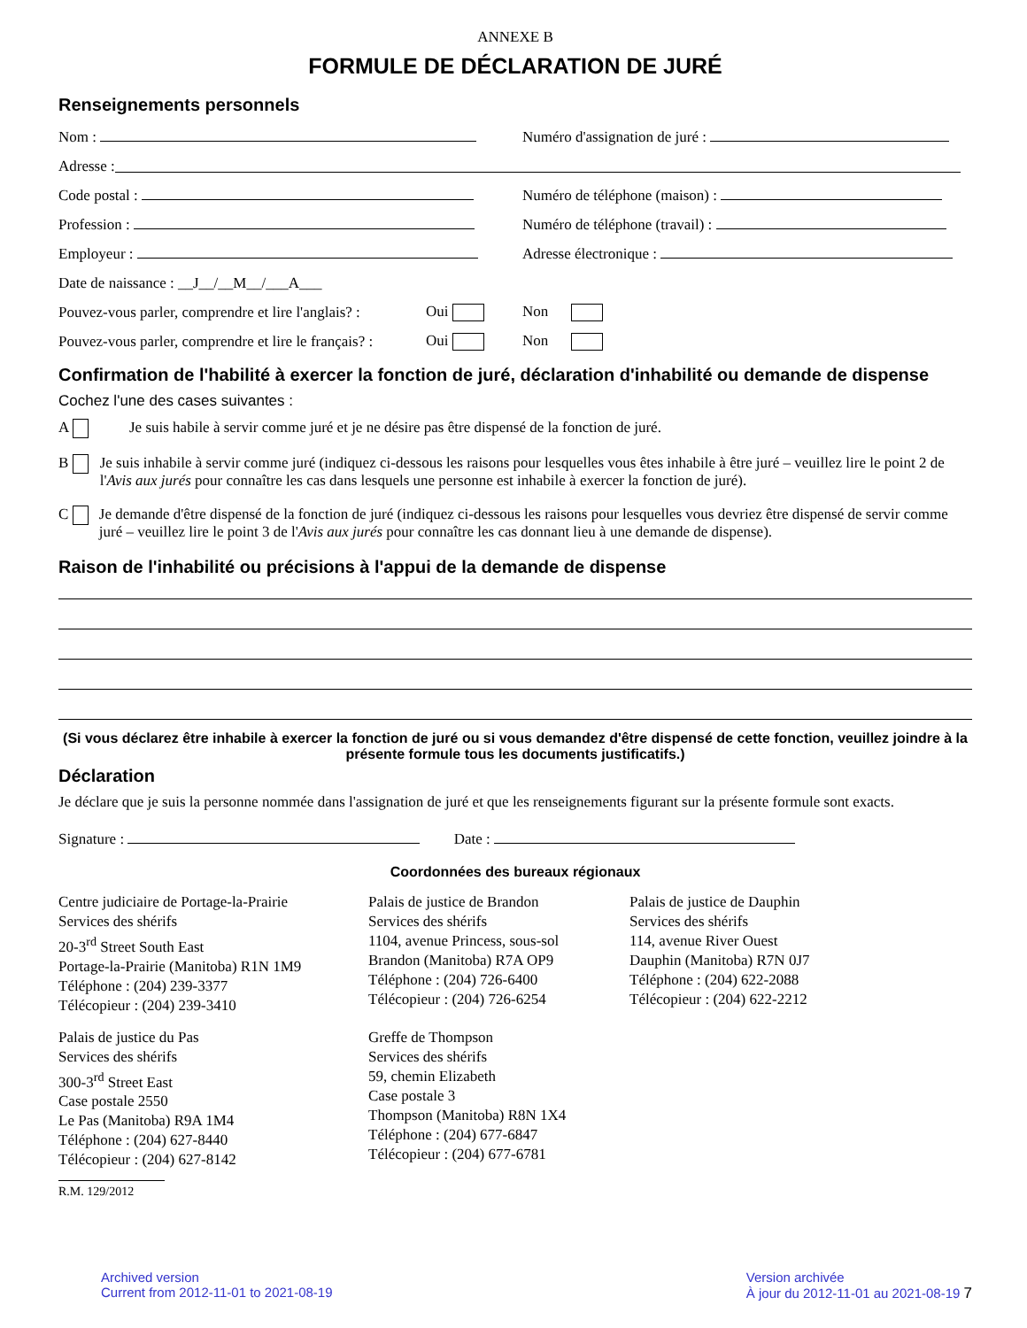ANNEXE B
FORMULE DE DÉCLARATION DE JURÉ
Renseignements personnels
Nom : Numéro d'assignation de juré :
Adresse :
Code postal : Numéro de téléphone (maison) :
Profession :
Numéro de téléphone (travail) :
Employeur : Adresse électronique :
Date de naissance : __J__/__M__/___A___
Pouvez-vous parler, comprendre et lire l'anglais? :
Oui Non
Pouvez-vous parler, comprendre et lire le français? :
Oui Non
Confirmation de l'habilité à exercer la fonction de juré, déclaration d'inhabilité ou demande de dispense
Cochez l'une des cases suivantes :
A Je suis habile à servir comme juré et je ne désire pas être dispensé de la fonction de juré.
B Je suis inhabile à servir comme juré (indiquez ci-dessous les raisons pour lesquelles vous êtes inhabile à être juré – veuillez lire le point 2 de l'Avis aux jurés pour connaître les cas dans lesquels une personne est inhabile à exercer la fonction de juré).
C Je demande d'être dispensé de la fonction de juré (indiquez ci-dessous les raisons pour lesquelles vous devriez être dispensé de servir comme juré – veuillez lire le point 3 de l'Avis aux jurés pour connaître les cas donnant lieu à une demande de dispense).
Raison de l'inhabilité ou précisions à l'appui de la demande de dispense
(Si vous déclarez être inhabile à exercer la fonction de juré ou si vous demandez d'être dispensé de cette fonction, veuillez joindre à la présente formule tous les documents justificatifs.)
Déclaration
Je déclare que je suis la personne nommée dans l'assignation de juré et que les renseignements figurant sur la présente formule sont exacts.
Signature : Date :
Coordonnées des bureaux régionaux
Centre judiciaire de Portage-la-Prairie
Services des shérifs
20-3<sup>rd</sup> Street South East
Portage-la-Prairie (Manitoba) R1N 1M9
Téléphone : (204) 239-3377
Télécopieur : (204) 239-3410
Palais de justice de Brandon
Services des shérifs
1104, avenue Princess, sous-sol
Brandon (Manitoba) R7A OP9
Téléphone : (204) 726-6400
Télécopieur : (204) 726-6254
Palais de justice de Dauphin
Services des shérifs
114, avenue River Ouest
Dauphin (Manitoba) R7N 0J7
Téléphone : (204) 622-2088
Télécopieur : (204) 622-2212
Palais de justice du Pas
Services des shérifs
300-3<sup>rd</sup> Street East
Case postale 2550
Le Pas (Manitoba) R9A 1M4
Téléphone : (204) 627-8440
Télécopieur : (204) 627-8142
Greffe de Thompson
Services des shérifs
59, chemin Elizabeth
Case postale 3
Thompson (Manitoba) R8N 1X4
Téléphone : (204) 677-6847
Télécopieur : (204) 677-6781
R.M. 129/2012
Archived version
Current from 2012-11-01 to 2021-08-19
Version archivée
À jour du 2012-11-01 au 2021-08-19 7